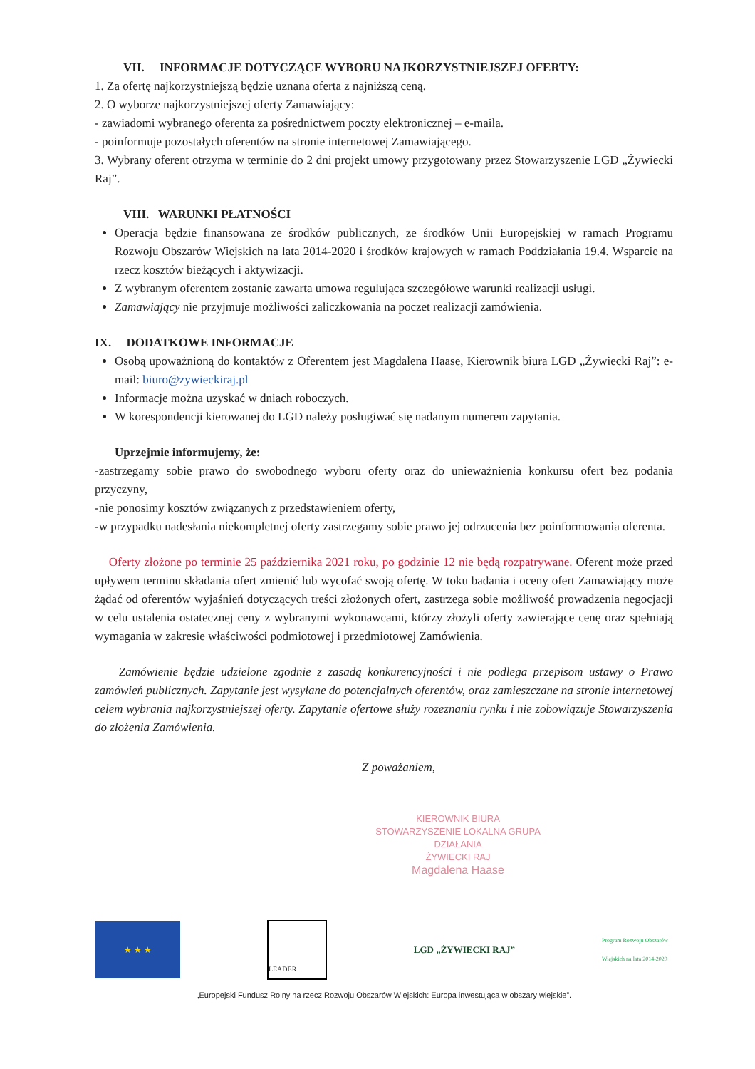VII. INFORMACJE DOTYCZĄCE WYBORU NAJKORZYSTNIEJSZEJ OFERTY:
1. Za ofertę najkorzystniejszą będzie uznana oferta z najniższą ceną.
2. O wyborze najkorzystniejszej oferty Zamawiający:
- zawiadomi wybranego oferenta za pośrednictwem poczty elektronicznej – e-maila.
- poinformuje pozostałych oferentów na stronie internetowej Zamawiającego.
3. Wybrany oferent otrzyma w terminie do 2 dni projekt umowy przygotowany przez Stowarzyszenie LGD „Żywiecki Raj”.
VIII. WARUNKI PŁATNOŚCI
Operacja będzie finansowana ze środków publicznych, ze środków Unii Europejskiej w ramach Programu Rozwoju Obszarów Wiejskich na lata 2014-2020 i środków krajowych w ramach Poddziałania 19.4. Wsparcie na rzecz kosztów bieżących i aktywizacji.
Z wybranym oferentem zostanie zawarta umowa regulująca szczegółowe warunki realizacji usługi.
Zamawiający nie przyjmuje możliwości zaliczkowania na poczet realizacji zamówienia.
IX. DODATKOWE INFORMACJE
Osobą upoważnioną do kontaktów z Oferentem jest Magdalena Haase, Kierownik biura LGD „Żywiecki Raj”: e-mail: biuro@zywieckiraj.pl
Informacje można uzyskać w dniach roboczych.
W korespondencji kierowanej do LGD należy posługiwać się nadanym numerem zapytania.
Uprzejmie informujemy, że:
-zastrzegamy sobie prawo do swobodnego wyboru oferty oraz do unieważnienia konkursu ofert bez podania przyczyny,
-nie ponosimy kosztów związanych z przedstawieniem oferty,
-w przypadku nadesłania niekompletnej oferty zastrzegamy sobie prawo jej odrzucenia bez poinformowania oferenta.
Oferty złożone po terminie 25 października 2021 roku, po godzinie 12 nie będą rozpatrywane. Oferent może przed upływem terminu składania ofert zmienić lub wycofać swoją ofertę. W toku badania i oceny ofert Zamawiający może żądać od oferentów wyjaśnień dotyczących treści złożonych ofert, zastrzega sobie możliwość prowadzenia negocjacji w celu ustalenia ostatecznej ceny z wybranymi wykonawcami, którzy złożyli oferty zawierające cenę oraz spełniają wymagania w zakresie właściwości podmiotowej i przedmiotowej Zamówienia.
Zamówienie będzie udzielone zgodnie z zasadą konkurencyjności i nie podlega przepisom ustawy o Prawo zamówień publicznych. Zapytanie jest wysyłane do potencjalnych oferentów, oraz zamieszczane na stronie internetowej celem wybrania najkorzystniejszej oferty. Zapytanie ofertowe służy rozeznaniu rynku i nie zobowiązuje Stowarzyszenia do złożenia Zamówienia.
Z poważaniem,
KIEROWNIK BIURA
STOWARZYSZENIE LOKALNA GRUPA DZIAŁANIA
ŻYWIECKI RAJ
Magdalena Haase
★ ★ ★
LEADER
LGD „ŻYWIECKI RAJ”
Program Rozwoju Obszarów Wiejskich na lata 2014-2020
„Europejski Fundusz Rolny na rzecz Rozwoju Obszarów Wiejskich: Europa inwestująca w obszary wiejskie”.